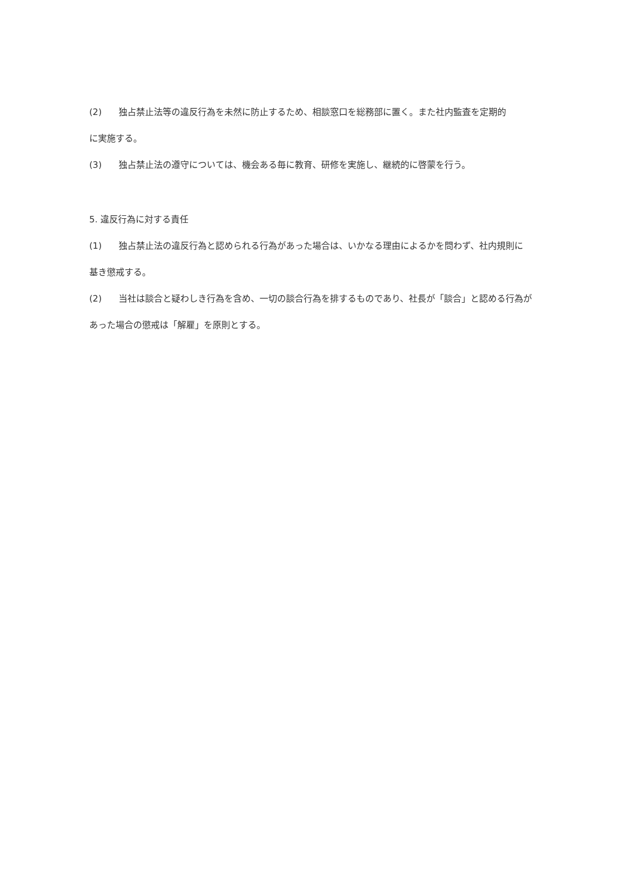(2) 独占禁止法等の違反行為を未然に防止するため、相談窓口を総務部に置く。また社内監査を定期的
に実施する。
(3) 独占禁止法の遵守については、機会ある毎に教育、研修を実施し、継続的に啓蒙を行う。
5. 違反行為に対する責任
(1) 独占禁止法の違反行為と認められる行為があった場合は、いかなる理由によるかを問わず、社内規則に
基き懲戒する。
(2) 当社は談合と疑わしき行為を含め、一切の談合行為を排するものであり、社長が「談合」と認める行為が
あった場合の懲戒は「解雇」を原則とする。